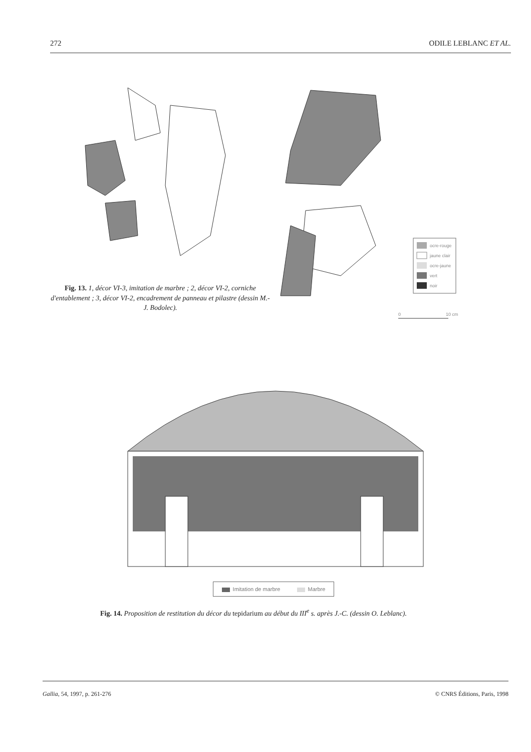272 ODILE LEBLANC ET AL.
ocre-rouge
jaune clair
ocre-jaune
vert
noir
0
10 cm
Fig. 13. 1, décor VI-3, imitation de marbre ; 2, décor VI-2, corniche d'entablement ; 3, décor VI-2, encadrement de panneau et pilastre (dessin M.-J. Bodolec).
Imitation de marbre Marbre
Fig. 14. Proposition de restitution du décor du tepidarium au début du III<sup>e</sup> s. après J.-C. (dessin O. Leblanc).
Gallia, 54, 1997, p. 261-276 © CNRS Éditions, Paris, 1998